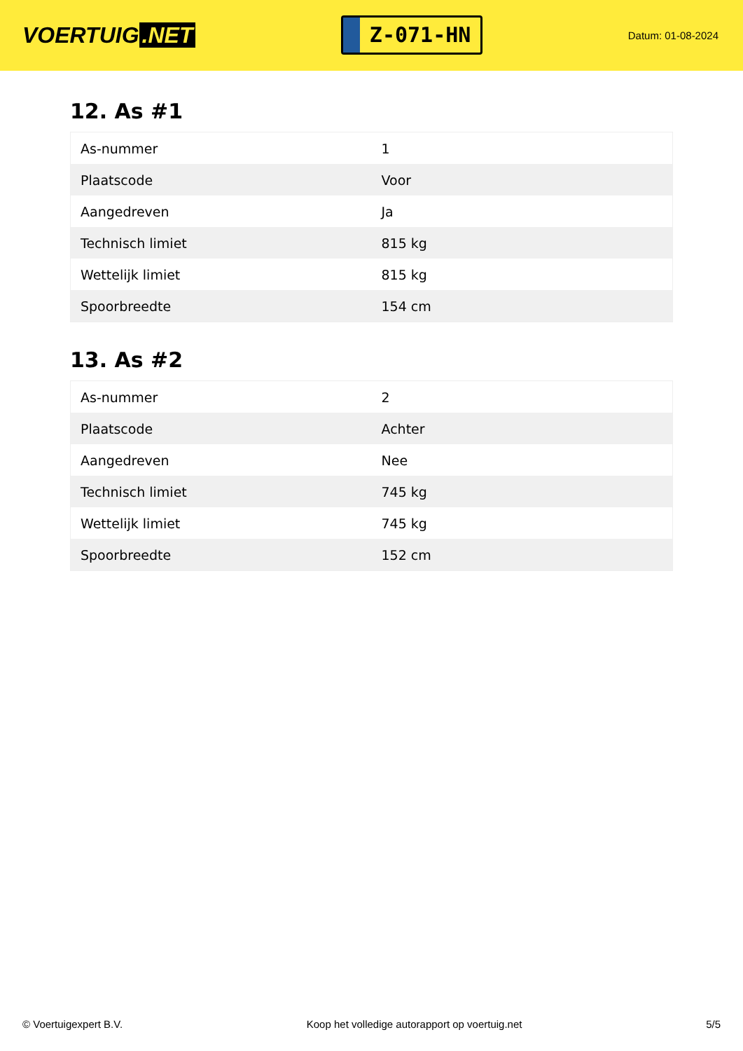VOERTUIG.NET
Z-071-HN
Datum: 01-08-2024
12. As #1
| As-nummer | 1 |
| Plaatscode | Voor |
| Aangedreven | Ja |
| Technisch limiet | 815 kg |
| Wettelijk limiet | 815 kg |
| Spoorbreedte | 154 cm |
13. As #2
| As-nummer | 2 |
| Plaatscode | Achter |
| Aangedreven | Nee |
| Technisch limiet | 745 kg |
| Wettelijk limiet | 745 kg |
| Spoorbreedte | 152 cm |
© Voertuigexpert B.V. Koop het volledige autorapport op voertuig.net 5/5